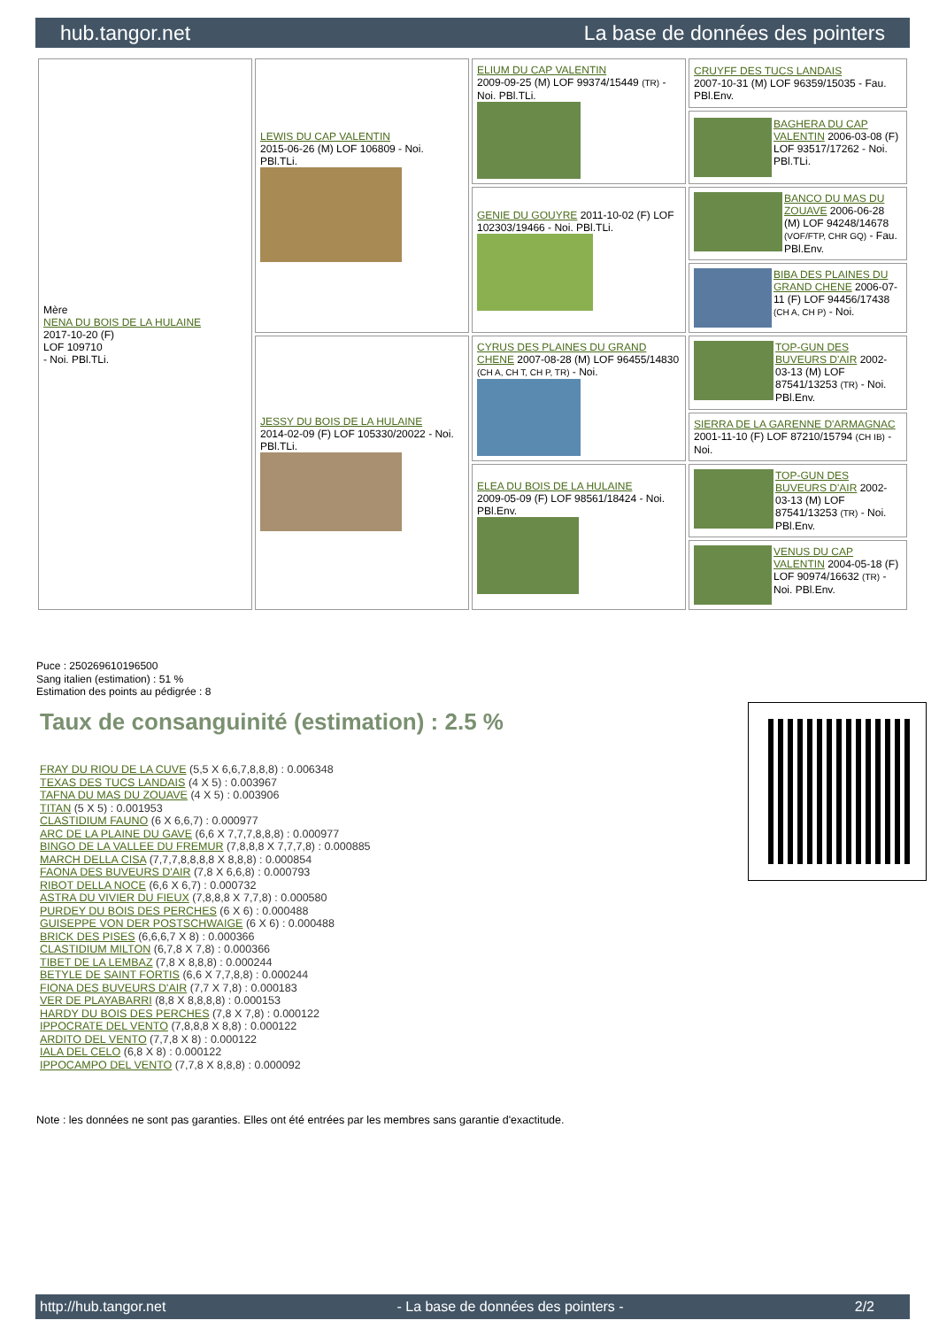hub.tangor.net La base de données des pointers
| Mère NENA DU BOIS DE LA HULAINE 2017-10-20 (F) LOF 109710 - Noi. PBl.TLi. | LEWIS DU CAP VALENTIN 2015-06-26 (M) LOF 106809 - Noi. PBl.TLi. | ELIUM DU CAP VALENTIN 2009-09-25 (M) LOF 99374/15449 (TR) - Noi. PBl.TLi. | CRUYFF DES TUCS LANDAIS 2007-10-31 (M) LOF 96359/15035 - Fau. PBl.Env. |
| | | | BAGHERA DU CAP VALENTIN 2006-03-08 (F) LOF 93517/17262 - Noi. PBl.TLi. |
| | | GENIE DU GOUYRE 2011-10-02 (F) LOF 102303/19466 - Noi. PBl.TLi. | BANCO DU MAS DU ZOUAVE 2006-06-28 (M) LOF 94248/14678 (VOF/FTP, CHR GQ) - Fau. PBl.Env. |
| | | | BIBA DES PLAINES DU GRAND CHENE 2006-07-11 (F) LOF 94456/17438 (CH A, CH P) - Noi. |
| | JESSY DU BOIS DE LA HULAINE 2014-02-09 (F) LOF 105330/20022 - Noi. PBl.TLi. | CYRUS DES PLAINES DU GRAND CHENE 2007-08-28 (M) LOF 96455/14830 (CH A, CH T, CH P, TR) - Noi. | TOP-GUN DES BUVEURS D'AIR 2002-03-13 (M) LOF 87541/13253 (TR) - Noi. PBl.Env. |
| | | | SIERRA DE LA GARENNE D'ARMAGNAC 2001-11-10 (F) LOF 87210/15794 (CH IB) - Noi. |
| | | ELEA DU BOIS DE LA HULAINE 2009-05-09 (F) LOF 98561/18424 - Noi. PBl.Env. | TOP-GUN DES BUVEURS D'AIR 2002-03-13 (M) LOF 87541/13253 (TR) - Noi. PBl.Env. |
| | | | VENUS DU CAP VALENTIN 2004-05-18 (F) LOF 90974/16632 (TR) - Noi. PBl.Env. |
Puce : 250269610196500
Sang italien (estimation) : 51 %
Estimation des points au pédigrée : 8
Taux de consanguinité (estimation) : 2.5 %
FRAY DU RIOU DE LA CUVE (5,5 X 6,6,7,8,8,8) : 0.006348
TEXAS DES TUCS LANDAIS (4 X 5) : 0.003967
TAFNA DU MAS DU ZOUAVE (4 X 5) : 0.003906
TITAN (5 X 5) : 0.001953
CLASTIDIUM FAUNO (6 X 6,6,7) : 0.000977
ARC DE LA PLAINE DU GAVE (6,6 X 7,7,7,8,8,8) : 0.000977
BINGO DE LA VALLEE DU FREMUR (7,8,8,8 X 7,7,7,8) : 0.000885
MARCH DELLA CISA (7,7,7,8,8,8,8 X 8,8,8) : 0.000854
FAONA DES BUVEURS D'AIR (7,8 X 6,6,8) : 0.000793
RIBOT DELLA NOCE (6,6 X 6,7) : 0.000732
ASTRA DU VIVIER DU FIEUX (7,8,8,8 X 7,7,8) : 0.000580
PURDEY DU BOIS DES PERCHES (6 X 6) : 0.000488
GUISEPPE VON DER POSTSCHWAIGE (6 X 6) : 0.000488
BRICK DES PISES (6,6,6,7 X 8) : 0.000366
CLASTIDIUM MILTON (6,7,8 X 7,8) : 0.000366
TIBET DE LA LEMBAZ (7,8 X 8,8,8) : 0.000244
BETYLE DE SAINT FORTIS (6,6 X 7,7,8,8) : 0.000244
FIONA DES BUVEURS D'AIR (7,7 X 7,8) : 0.000183
VER DE PLAYABARRI (8,8 X 8,8,8,8) : 0.000153
HARDY DU BOIS DES PERCHES (7,8 X 7,8) : 0.000122
IPPOCRATE DEL VENTO (7,8,8,8 X 8,8) : 0.000122
ARDITO DEL VENTO (7,7,8 X 8) : 0.000122
IALA DEL CELO (6,8 X 8) : 0.000122
IPPOCAMPO DEL VENTO (7,7,8 X 8,8,8) : 0.000092
Note : les données ne sont pas garanties. Elles ont été entrées par les membres sans garantie d'exactitude.
http://hub.tangor.net - La base de données des pointers - 2/2